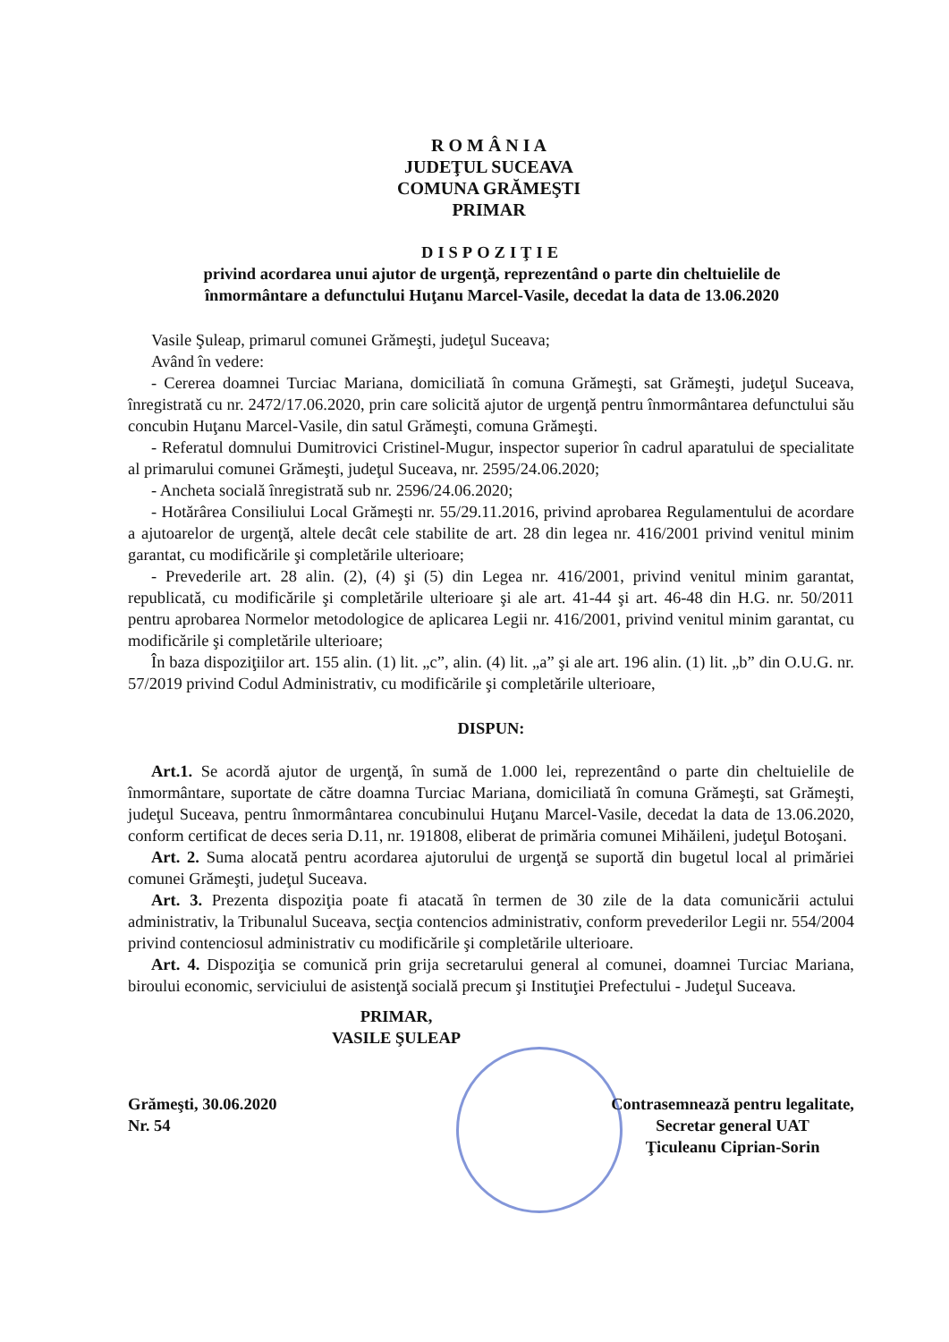R O M Â N I A
JUDEŢUL SUCEAVA
COMUNA GRĂMEŞTI
PRIMAR
DISPOZIŢIE
privind acordarea unui ajutor de urgenţă, reprezentând o parte din cheltuielile de înmormântare a defunctului Huţanu Marcel-Vasile, decedat la data de 13.06.2020
Vasile Şuleap, primarul comunei Grămeşti, judeţul Suceava;
Având în vedere:
- Cererea doamnei Turciac Mariana, domiciliată în comuna Grămeşti, sat Grămeşti, judeţul Suceava, înregistrată cu nr. 2472/17.06.2020, prin care solicită ajutor de urgenţă pentru înmormântarea defunctului său concubin Huţanu Marcel-Vasile, din satul Grămeşti, comuna Grămeşti.
- Referatul domnului Dumitrovici Cristinel-Mugur, inspector superior în cadrul aparatului de specialitate al primarului comunei Grămeşti, judeţul Suceava, nr. 2595/24.06.2020;
- Ancheta socială înregistrată sub nr. 2596/24.06.2020;
- Hotărârea Consiliului Local Grămeşti nr. 55/29.11.2016, privind aprobarea Regulamentului de acordare a ajutoarelor de urgenţă, altele decât cele stabilite de art. 28 din legea nr. 416/2001 privind venitul minim garantat, cu modificările şi completările ulterioare;
- Prevederile art. 28 alin. (2), (4) şi (5) din Legea nr. 416/2001, privind venitul minim garantat, republicată, cu modificările şi completările ulterioare şi ale art. 41-44 şi art. 46-48 din H.G. nr. 50/2011 pentru aprobarea Normelor metodologice de aplicarea Legii nr. 416/2001, privind venitul minim garantat, cu modificările şi completările ulterioare;
În baza dispoziţiilor art. 155 alin. (1) lit. „c”, alin. (4) lit. „a” şi ale art. 196 alin. (1) lit. „b” din O.U.G. nr. 57/2019 privind Codul Administrativ, cu modificările şi completările ulterioare,
DISPUN:
Art.1. Se acordă ajutor de urgenţă, în sumă de 1.000 lei, reprezentând o parte din cheltuielile de înmormântare, suportate de către doamna Turciac Mariana, domiciliată în comuna Grămeşti, sat Grămeşti, judeţul Suceava, pentru înmormântarea concubinului Huţanu Marcel-Vasile, decedat la data de 13.06.2020, conform certificat de deces seria D.11, nr. 191808, eliberat de primăria comunei Mihăileni, judeţul Botoşani.
Art. 2. Suma alocată pentru acordarea ajutorului de urgenţă se suportă din bugetul local al primăriei comunei Grămeşti, judeţul Suceava.
Art. 3. Prezenta dispoziţia poate fi atacată în termen de 30 zile de la data comunicării actului administrativ, la Tribunalul Suceava, secţia contencios administrativ, conform prevederilor Legii nr. 554/2004 privind contenciosul administrativ cu modificările şi completările ulterioare.
Art. 4. Dispoziţia se comunică prin grija secretarului general al comunei, doamnei Turciac Mariana, biroului economic, serviciului de asistenţă socială precum şi Instituţiei Prefectului - Judeţul Suceava.
PRIMAR,
VASILE ŞULEAP
Grămeşti, 30.06.2020
Nr. 54
Contrasemnează pentru legalitate,
Secretar general UAT
Ţiculeanu Ciprian-Sorin